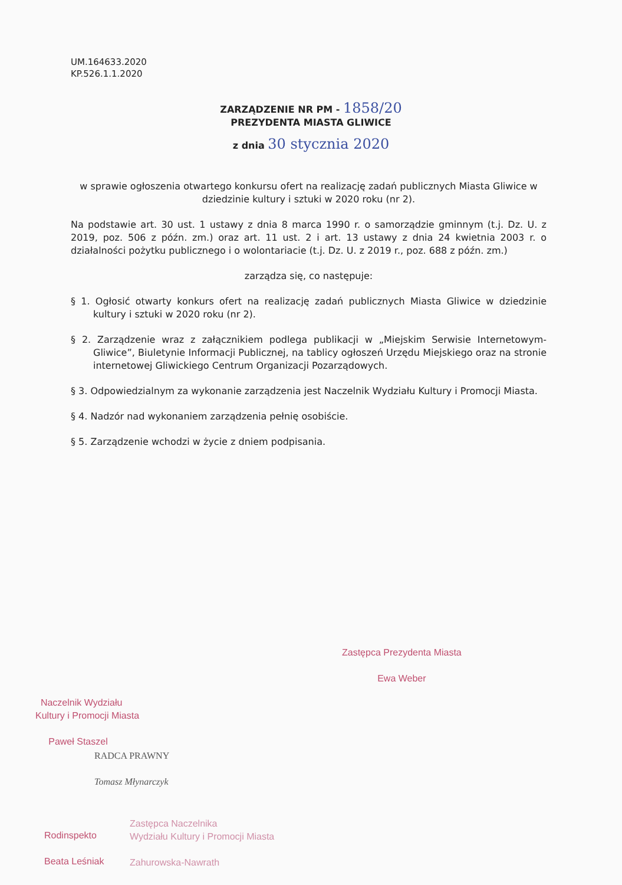UM.164633.2020
KP.526.1.1.2020
ZARZĄDZENIE NR PM - 1858/20
PREZYDENTA MIASTA GLIWICE
z dnia 30 stycznia 2020
w sprawie ogłoszenia otwartego konkursu ofert na realizację zadań publicznych Miasta Gliwice w dziedzinie kultury i sztuki w 2020 roku (nr 2).
Na podstawie art. 30 ust. 1 ustawy z dnia 8 marca 1990 r. o samorządzie gminnym (t.j. Dz. U. z 2019, poz. 506 z późn. zm.) oraz art. 11 ust. 2 i art. 13 ustawy z dnia 24 kwietnia 2003 r. o działalności pożytku publicznego i o wolontariacie (t.j. Dz. U. z 2019 r., poz. 688 z późn. zm.)
zarządza się, co następuje:
§ 1. Ogłosić otwarty konkurs ofert na realizację zadań publicznych Miasta Gliwice w dziedzinie kultury i sztuki w 2020 roku (nr 2).
§ 2. Zarządzenie wraz z załącznikiem podlega publikacji w „Miejskim Serwisie Internetowym-Gliwice”, Biuletynie Informacji Publicznej, na tablicy ogłoszeń Urzędu Miejskiego oraz na stronie internetowej Gliwickiego Centrum Organizacji Pozarządowych.
§ 3. Odpowiedzialnym za wykonanie zarządzenia jest Naczelnik Wydziału Kultury i Promocji Miasta.
§ 4. Nadzór nad wykonaniem zarządzenia pełnię osobiście.
§ 5. Zarządzenie wchodzi w życie z dniem podpisania.
Zastępca Prezydenta Miasta
Ewa Weber
Naczelnik Wydziału
Kultury i Promocji Miasta
Paweł Staszel
RADCA PRAWNY
Tomasz Młynarczyk
Rodinspekto
Beata Leśniak
Zastępca Naczelnika
Wydziału Kultury i Promocji Miasta
Zahurowska-Nawrath